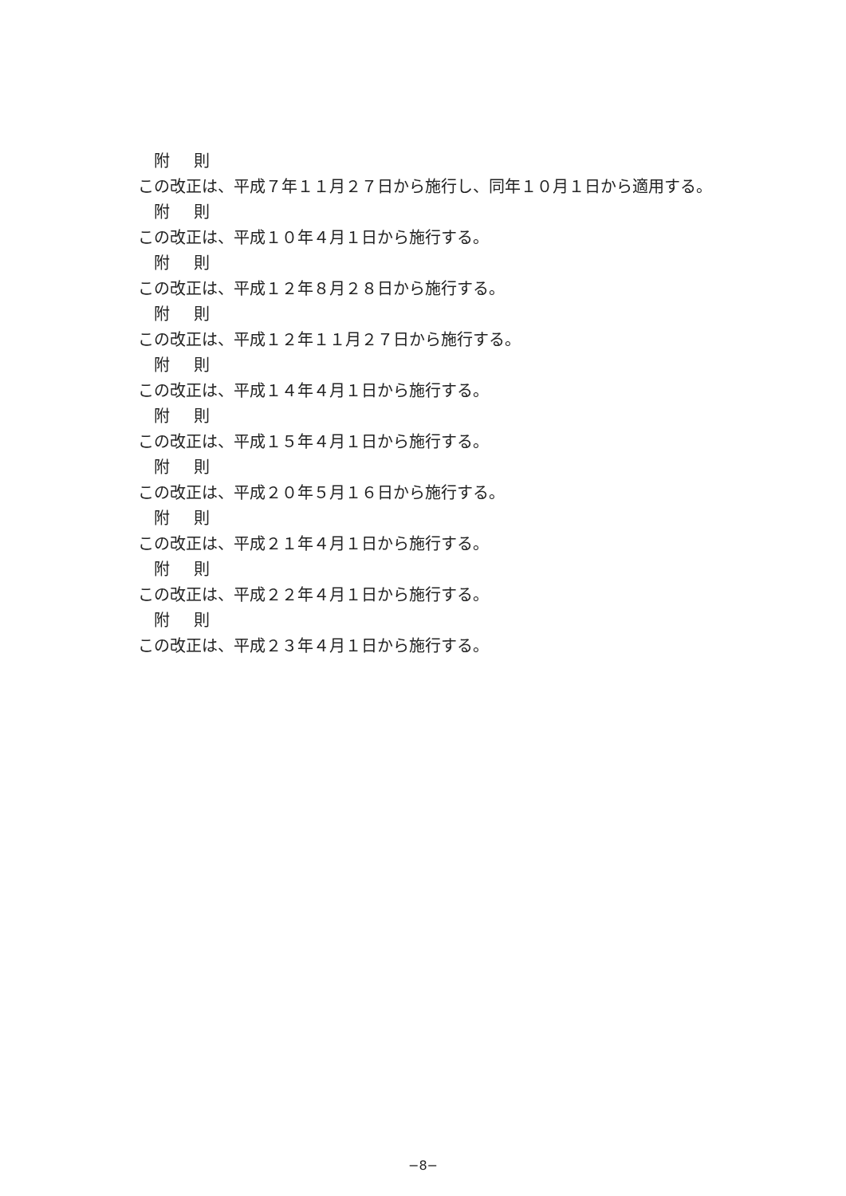附 則
この改正は、平成７年１１月２７日から施行し、同年１０月１日から適用する。
附 則
この改正は、平成１０年４月１日から施行する。
附 則
この改正は、平成１２年８月２８日から施行する。
附 則
この改正は、平成１２年１１月２７日から施行する。
附 則
この改正は、平成１４年４月１日から施行する。
附 則
この改正は、平成１５年４月１日から施行する。
附 則
この改正は、平成２０年５月１６日から施行する。
附 則
この改正は、平成２１年４月１日から施行する。
附 則
この改正は、平成２２年４月１日から施行する。
附 則
この改正は、平成２３年４月１日から施行する。
−8−